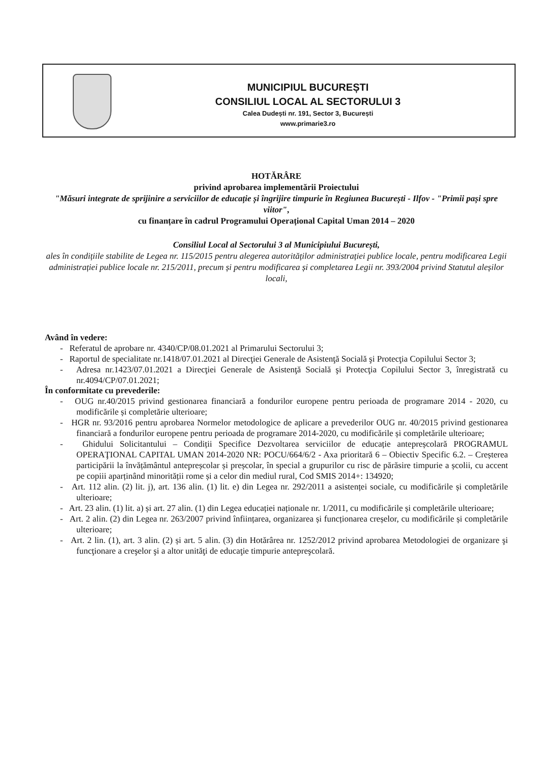MUNICIPIUL BUCUREȘTI
CONSILIUL LOCAL AL SECTORULUI 3
Calea Dudești nr. 191, Sector 3, București
www.primarie3.ro
HOTĂRÂRE
privind aprobarea implementării Proiectului
"Măsuri integrate de sprijinire a serviciilor de educație și îngrijire timpurie în Regiunea București - Ilfov - "Primii pași spre viitor",
cu finanțare în cadrul Programului Operațional Capital Uman 2014 – 2020
Consiliul Local al Sectorului 3 al Municipiului București,
ales în condițiile stabilite de Legea nr. 115/2015 pentru alegerea autorităților administrației publice locale, pentru modificarea Legii administrației publice locale nr. 215/2011, precum și pentru modificarea și completarea Legii nr. 393/2004 privind Statutul aleșilor locali,
Având în vedere:
- Referatul de aprobare nr. 4340/CP/08.01.2021 al Primarului Sectorului 3;
- Raportul de specialitate nr.1418/07.01.2021 al Direcţiei Generale de Asistenţă Socială şi Protecţia Copilului Sector 3;
- Adresa nr.1423/07.01.2021 a Direcţiei Generale de Asistenţă Socială şi Protecţia Copilului Sector 3, înregistrată cu nr.4094/CP/07.01.2021;
În conformitate cu prevederile:
- OUG nr.40/2015 privind gestionarea financiară a fondurilor europene pentru perioada de programare 2014 - 2020, cu modificările și completărie ulterioare;
- HGR nr. 93/2016 pentru aprobarea Normelor metodologice de aplicare a prevederilor OUG nr. 40/2015 privind gestionarea financiară a fondurilor europene pentru perioada de programare 2014-2020, cu modificările și completările ulterioare;
- Ghidului Solicitantului – Condiții Specifice Dezvoltarea serviciilor de educație antepreșcolară PROGRAMUL OPERAŢIONAL CAPITAL UMAN 2014-2020 NR: POCU/664/6/2 - Axa prioritară 6 – Obiectiv Specific 6.2. – Creșterea participării la învățământul antepreșcolar și preșcolar, în special a grupurilor cu risc de părăsire timpurie a școlii, cu accent pe copiii aparținând minorității rome și a celor din mediul rural, Cod SMIS 2014+: 134920;
- Art. 112 alin. (2) lit. j), art. 136 alin. (1) lit. e) din Legea nr. 292/2011 a asistenței sociale, cu modificările și completările ulterioare;
- Art. 23 alin. (1) lit. a) și art. 27 alin. (1) din Legea educației naționale nr. 1/2011, cu modificările și completările ulterioare;
- Art. 2 alin. (2) din Legea nr. 263/2007 privind înființarea, organizarea și funcționarea creșelor, cu modificările și completările ulterioare;
- Art. 2 lin. (1), art. 3 alin. (2) și art. 5 alin. (3) din Hotărârea nr. 1252/2012 privind aprobarea Metodologiei de organizare şi funcţionare a creşelor şi a altor unităţi de educaţie timpurie antepreşcolară.